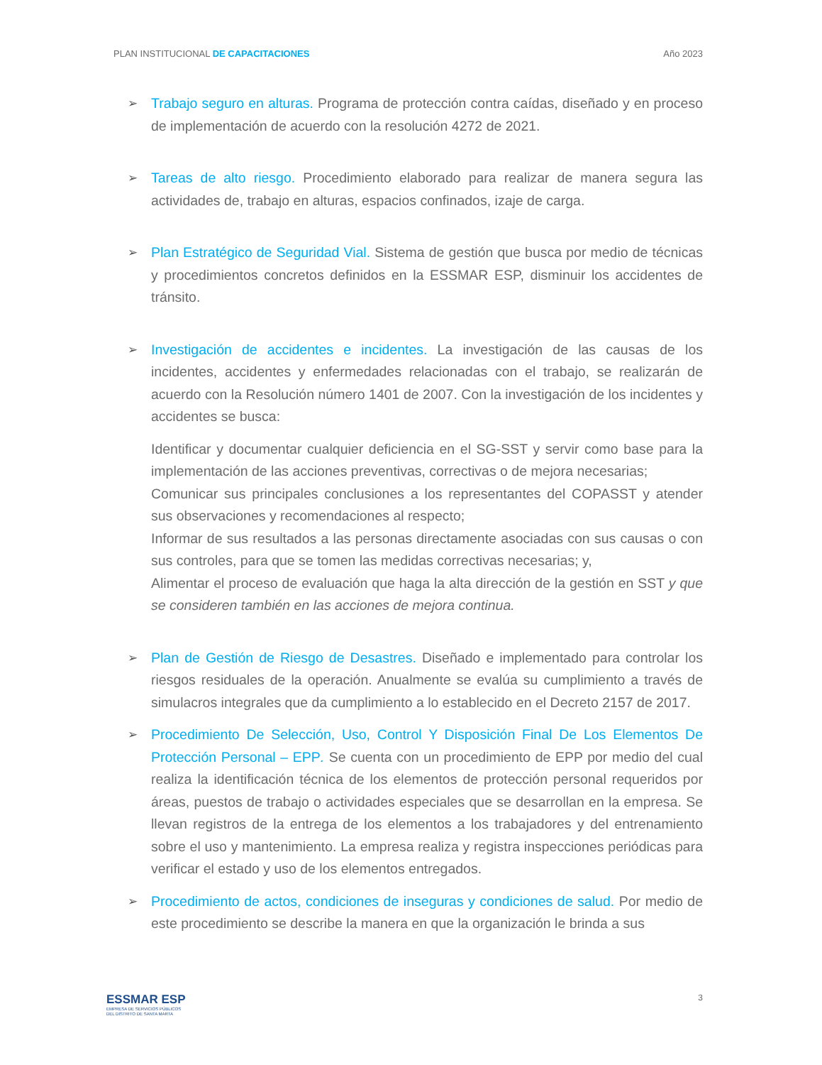PLAN INSTITUCIONAL DE CAPACITACIONES Año 2023
➢ Trabajo seguro en alturas. Programa de protección contra caídas, diseñado y en proceso de implementación de acuerdo con la resolución 4272 de 2021.
➢ Tareas de alto riesgo. Procedimiento elaborado para realizar de manera segura las actividades de, trabajo en alturas, espacios confinados, izaje de carga.
➢ Plan Estratégico de Seguridad Vial. Sistema de gestión que busca por medio de técnicas y procedimientos concretos definidos en la ESSMAR ESP, disminuir los accidentes de tránsito.
➢ Investigación de accidentes e incidentes. La investigación de las causas de los incidentes, accidentes y enfermedades relacionadas con el trabajo, se realizarán de acuerdo con la Resolución número 1401 de 2007. Con la investigación de los incidentes y accidentes se busca:
Identificar y documentar cualquier deficiencia en el SG-SST y servir como base para la implementación de las acciones preventivas, correctivas o de mejora necesarias;
Comunicar sus principales conclusiones a los representantes del COPASST y atender sus observaciones y recomendaciones al respecto;
Informar de sus resultados a las personas directamente asociadas con sus causas o con sus controles, para que se tomen las medidas correctivas necesarias; y,
Alimentar el proceso de evaluación que haga la alta dirección de la gestión en SST y que se consideren también en las acciones de mejora continua.
➢ Plan de Gestión de Riesgo de Desastres. Diseñado e implementado para controlar los riesgos residuales de la operación. Anualmente se evalúa su cumplimiento a través de simulacros integrales que da cumplimiento a lo establecido en el Decreto 2157 de 2017.
➢ Procedimiento De Selección, Uso, Control Y Disposición Final De Los Elementos De Protección Personal – EPP. Se cuenta con un procedimiento de EPP por medio del cual realiza la identificación técnica de los elementos de protección personal requeridos por áreas, puestos de trabajo o actividades especiales que se desarrollan en la empresa. Se llevan registros de la entrega de los elementos a los trabajadores y del entrenamiento sobre el uso y mantenimiento. La empresa realiza y registra inspecciones periódicas para verificar el estado y uso de los elementos entregados.
➢ Procedimiento de actos, condiciones de inseguras y condiciones de salud. Por medio de este procedimiento se describe la manera en que la organización le brinda a sus
ESSMAR ESP
EMPRESA DE SERVICIOS PÚBLICOS
DEL DISTRITO DE SANTA MARTA
3